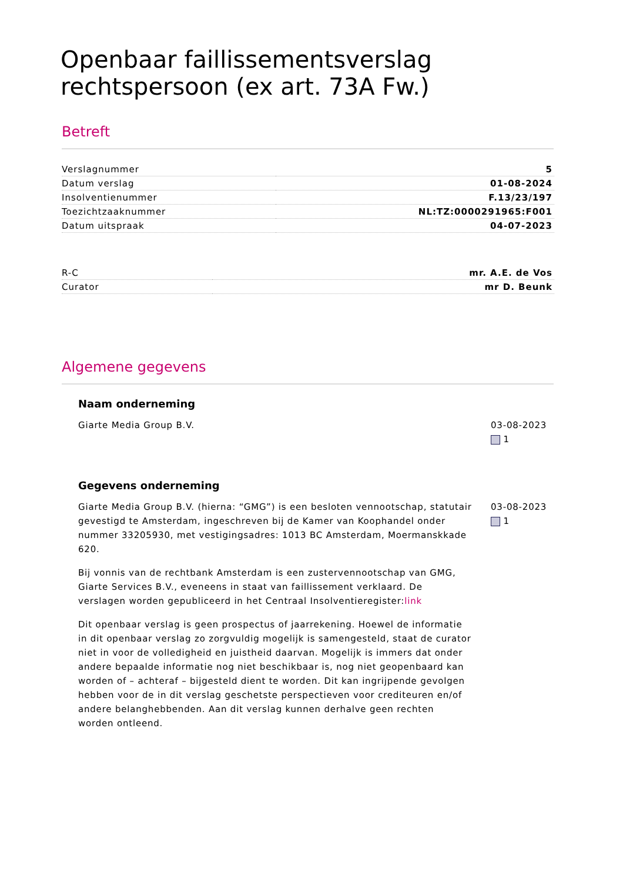Openbaar faillissementsverslag rechtspersoon (ex art. 73A Fw.)
Betreft
| Verslagnummer | 5 |
| Datum verslag | 01-08-2024 |
| Insolventienummer | F.13/23/197 |
| Toezichtzaaknummer | NL:TZ:0000291965:F001 |
| Datum uitspraak | 04-07-2023 |
| R-C | mr. A.E. de Vos |
| Curator | mr D. Beunk |
Algemene gegevens
Naam onderneming
Giarte Media Group B.V. 03-08-2023
1
Gegevens onderneming
Giarte Media Group B.V. (hierna: “GMG”) is een besloten vennootschap, statutair gevestigd te Amsterdam, ingeschreven bij de Kamer van Koophandel onder nummer 33205930, met vestigingsadres: 1013 BC Amsterdam, Moermanskkade 620.
Bij vonnis van de rechtbank Amsterdam is een zustervennootschap van GMG, Giarte Services B.V., eveneens in staat van faillissement verklaard. De verslagen worden gepubliceerd in het Centraal Insolventieregister:link
Dit openbaar verslag is geen prospectus of jaarrekening. Hoewel de informatie in dit openbaar verslag zo zorgvuldig mogelijk is samengesteld, staat de curator niet in voor de volledigheid en juistheid daarvan. Mogelijk is immers dat onder andere bepaalde informatie nog niet beschikbaar is, nog niet geopenbaard kan worden of – achteraf – bijgesteld dient te worden. Dit kan ingrijpende gevolgen hebben voor de in dit verslag geschetste perspectieven voor crediteuren en/of andere belanghebbenden. Aan dit verslag kunnen derhalve geen rechten worden ontleend.
03-08-2023
1